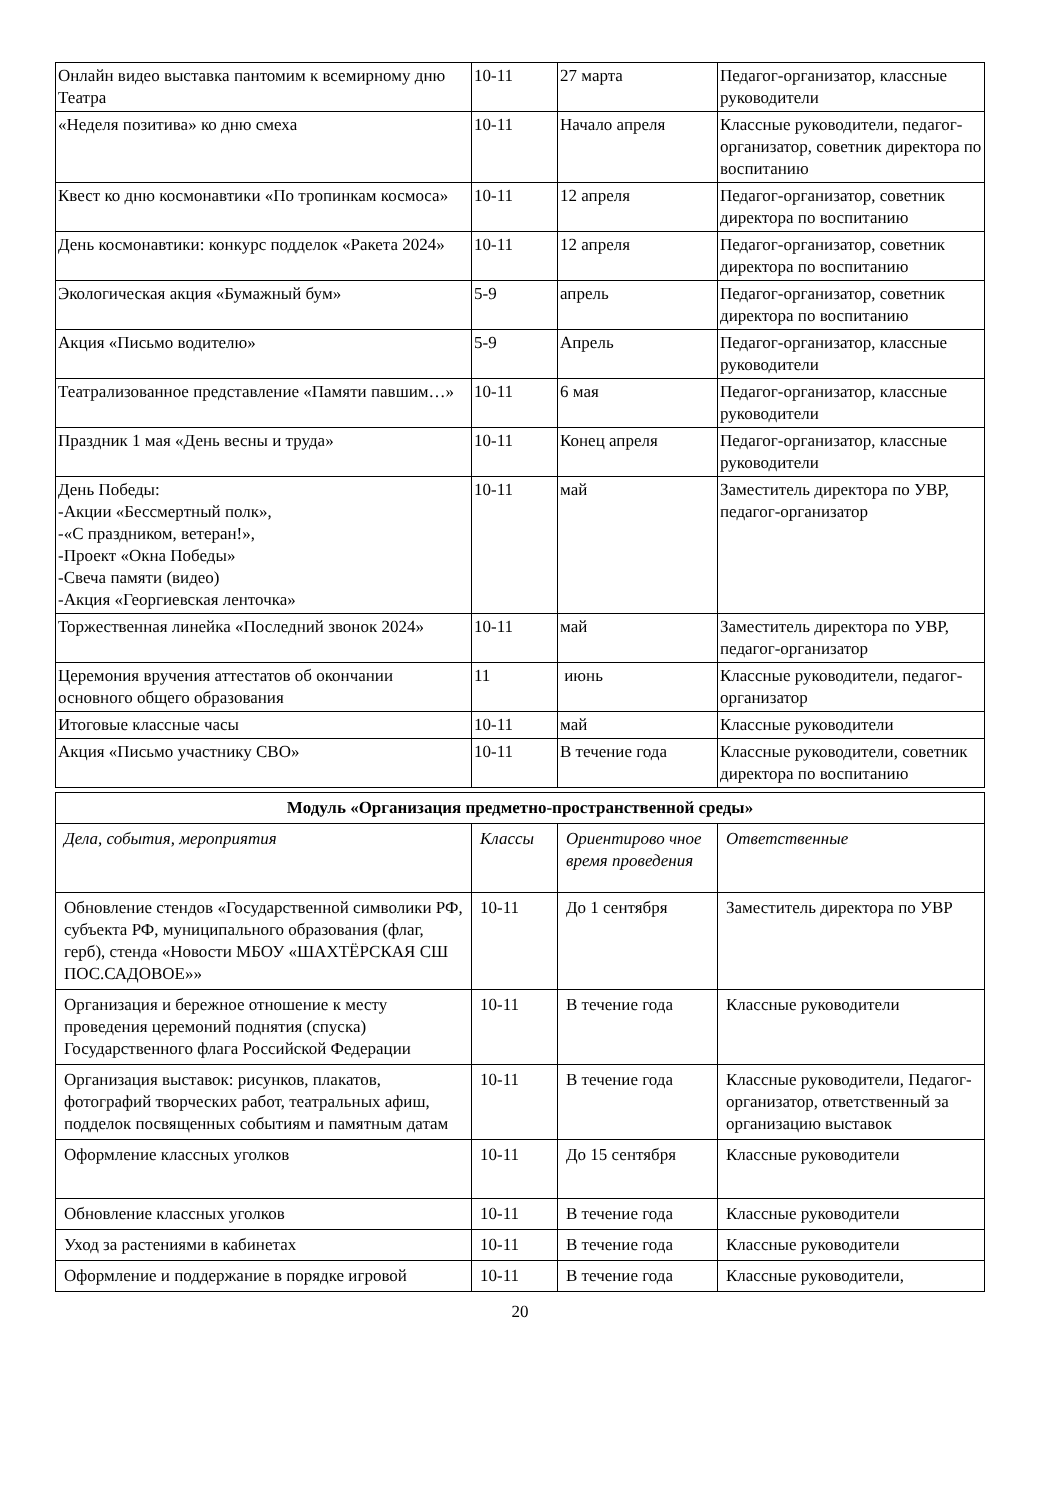| Онлайн видео выставка пантомим к всемирному дню Театра | 10-11 | 27 марта | Педагог-организатор, классные руководители |
| «Неделя позитива» ко дню смеха | 10-11 | Начало апреля | Классные руководители, педагог-организатор, советник директора по воспитанию |
| Квест ко дню космонавтики «По тропинкам космоса» | 10-11 | 12 апреля | Педагог-организатор, советник директора по воспитанию |
| День космонавтики: конкурс подделок «Ракета 2024» | 10-11 | 12 апреля | Педагог-организатор, советник директора по воспитанию |
| Экологическая акция «Бумажный бум» | 5-9 | апрель | Педагог-организатор, советник директора по воспитанию |
| Акция «Письмо водителю» | 5-9 | Апрель | Педагог-организатор, классные руководители |
| Театрализованное представление «Памяти павшим…» | 10-11 | 6 мая | Педагог-организатор, классные руководители |
| Праздник 1 мая «День весны и труда» | 10-11 | Конец апреля | Педагог-организатор, классные руководители |
| День Победы: -Акции «Бессмертный полк», -«С праздником, ветеран!», -Проект «Окна Победы» -Свеча памяти (видео) -Акция «Георгиевская ленточка» | 10-11 | май | Заместитель директора по УВР, педагог-организатор |
| Торжественная линейка «Последний звонок 2024» | 10-11 | май | Заместитель директора по УВР, педагог-организатор |
| Церемония вручения аттестатов об окончании основного общего образования | 11 | июнь | Классные руководители, педагог-организатор |
| Итоговые классные часы | 10-11 | май | Классные руководители |
| Акция «Письмо участнику СВО» | 10-11 | В течение года | Классные руководители, советник директора по воспитанию |
| Модуль «Организация предметно-пространственной среды» | | | |
| --- | --- | --- | --- |
| Дела, события, мероприятия | Классы | Ориентирово чное время проведения | Ответственные |
| Обновление стендов «Государственной символики РФ, субъекта РФ, муниципального образования (флаг, герб), стенда «Новости МБОУ «ШАХТЁРСКАЯ СШ ПОС.САДОВОЕ»» | 10-11 | До 1 сентября | Заместитель директора по УВР |
| Организация и бережное отношение к месту проведения церемоний поднятия (спуска) Государственного флага Российской Федерации | 10-11 | В течение года | Классные руководители |
| Организация выставок: рисунков, плакатов, фотографий творческих работ, театральных афиш, подделок посвященных событиям и памятным датам | 10-11 | В течение года | Классные руководители, Педагог-организатор, ответственный за организацию выставок |
| Оформление классных уголков | 10-11 | До 15 сентября | Классные руководители |
| Обновление классных уголков | 10-11 | В течение года | Классные руководители |
| Уход за растениями в кабинетах | 10-11 | В течение года | Классные руководители |
| Оформление и поддержание в порядке игровой | 10-11 | В течение года | Классные руководители, |
20